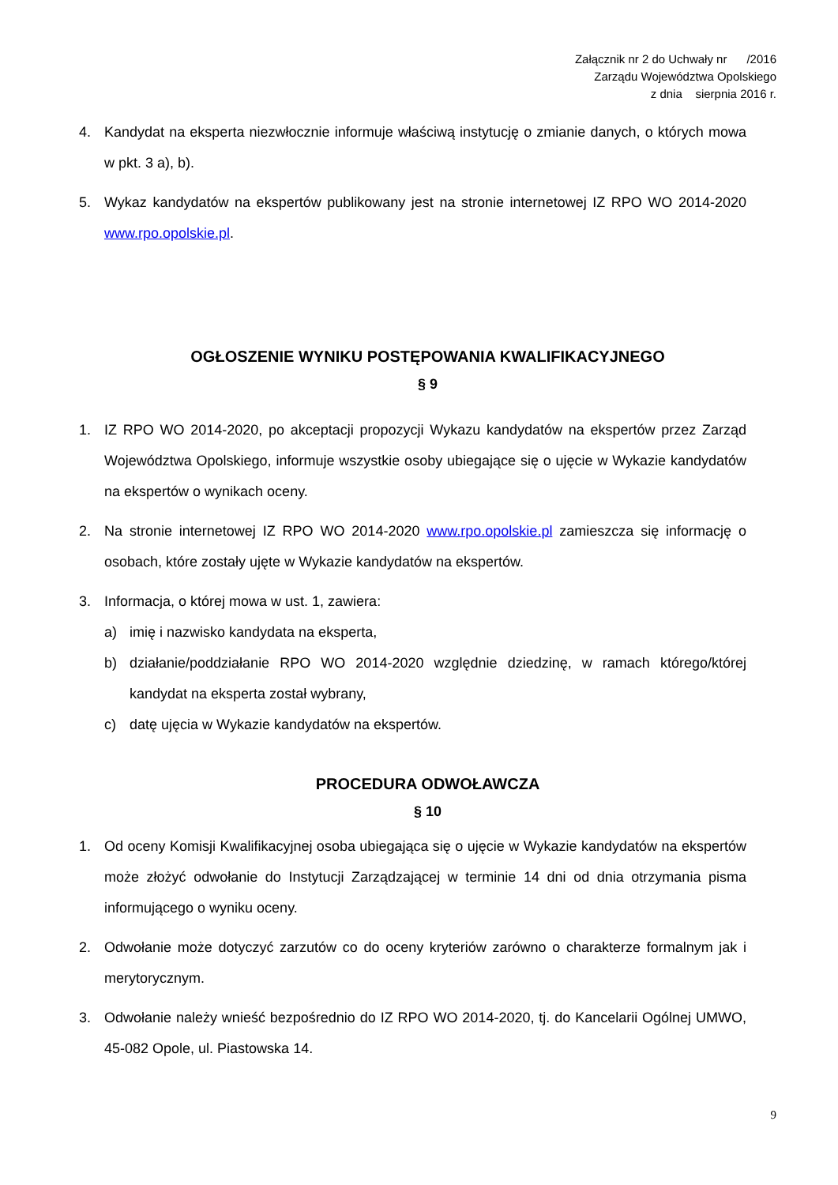Załącznik nr 2 do Uchwały nr /2016
Zarządu Województwa Opolskiego
z dnia sierpnia 2016 r.
4. Kandydat na eksperta niezwłocznie informuje właściwą instytucję o zmianie danych, o których mowa w pkt. 3 a), b).
5. Wykaz kandydatów na ekspertów publikowany jest na stronie internetowej IZ RPO WO 2014-2020 www.rpo.opolskie.pl.
OGŁOSZENIE WYNIKU POSTĘPOWANIA KWALIFIKACYJNEGO
§ 9
1. IZ RPO WO 2014-2020, po akceptacji propozycji Wykazu kandydatów na ekspertów przez Zarząd Województwa Opolskiego, informuje wszystkie osoby ubiegające się o ujęcie w Wykazie kandydatów na ekspertów o wynikach oceny.
2. Na stronie internetowej IZ RPO WO 2014-2020 www.rpo.opolskie.pl zamieszcza się informację o osobach, które zostały ujęte w Wykazie kandydatów na ekspertów.
3. Informacja, o której mowa w ust. 1, zawiera:
a) imię i nazwisko kandydata na eksperta,
b) działanie/poddziałanie RPO WO 2014-2020 względnie dziedzinę, w ramach którego/której kandydat na eksperta został wybrany,
c) datę ujęcia w Wykazie kandydatów na ekspertów.
PROCEDURA ODWOŁAWCZA
§ 10
1. Od oceny Komisji Kwalifikacyjnej osoba ubiegająca się o ujęcie w Wykazie kandydatów na ekspertów może złożyć odwołanie do Instytucji Zarządzającej w terminie 14 dni od dnia otrzymania pisma informującego o wyniku oceny.
2. Odwołanie może dotyczyć zarzutów co do oceny kryteriów zarówno o charakterze formalnym jak i merytorycznym.
3. Odwołanie należy wnieść bezpośrednio do IZ RPO WO 2014-2020, tj. do Kancelarii Ogólnej UMWO, 45-082 Opole, ul. Piastowska 14.
9